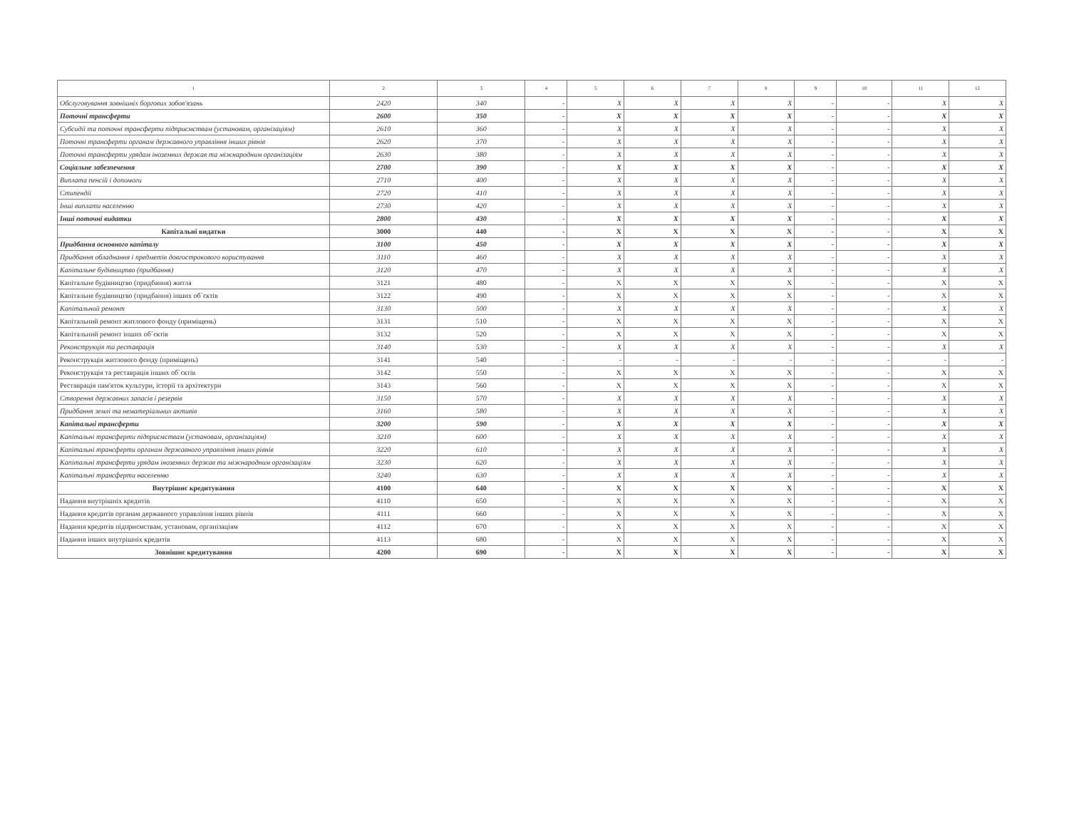| 1 | 2 | 3 | 4 | 5 | 6 | 7 | 8 | 9 | 10 | 11 | 12 |
| --- | --- | --- | --- | --- | --- | --- | --- | --- | --- | --- | --- |
| Обслуговування зовнішніх боргових зобов'язань | 2420 | 340 | - | X | X | X | X | - | - | X | X |
| Поточні трансферти | 2600 | 350 | - | X | X | X | X | - | - | X | X |
| Субсидії та поточні трансферти підприємствам (установам, організаціям) | 2610 | 360 | - | X | X | X | X | - | - | X | X |
| Поточні трансферти органам державного управління інших рівнів | 2620 | 370 | - | X | X | X | X | - | - | X | X |
| Поточні трансферти урядам іноземних держав та міжнародним організаціям | 2630 | 380 | - | X | X | X | X | - | - | X | X |
| Соціальне забезпечення | 2700 | 390 | - | X | X | X | X | - | - | X | X |
| Виплата пенсій і допомоги | 2710 | 400 | - | X | X | X | X | - | - | X | X |
| Стипендії | 2720 | 410 | - | X | X | X | X | - | - | X | X |
| Інші виплати населенню | 2730 | 420 | - | X | X | X | X | - | - | X | X |
| Інші поточні видатки | 2800 | 430 | - | X | X | X | X | - | - | X | X |
| Капітальні видатки | 3000 | 440 | - | X | X | X | X | - | - | X | X |
| Придбання основного капіталу | 3100 | 450 | - | X | X | X | X | - | - | X | X |
| Придбання обладнання і предметів довгострокового користування | 3110 | 460 | - | X | X | X | X | - | - | X | X |
| Капітальне будівництво (придбання) | 3120 | 470 | - | X | X | X | X | - | - | X | X |
| Капітальне будівництво (придбання) житла | 3121 | 480 | - | X | X | X | X | - | - | X | X |
| Капітальне будівництво (придбання) інших об`єктів | 3122 | 490 | - | X | X | X | X | - | - | X | X |
| Капітальний ремонт | 3130 | 500 | - | X | X | X | X | - | - | X | X |
| Капітальний ремонт житлового фонду (приміщень) | 3131 | 510 | - | X | X | X | X | - | - | X | X |
| Капітальний ремонт інших об`єктів | 3132 | 520 | - | X | X | X | X | - | - | X | X |
| Реконструкція та реставрація | 3140 | 530 | - | X | X | X | X | - | - | X | X |
| Реконструкція житлового фонду (приміщень) | 3141 | 540 | - | - | - | - | - | - | - | - | - |
| Реконструкція та реставрація інших об`єктів | 3142 | 550 | - | X | X | X | X | - | - | X | X |
| Реставрація пам'яток культури, історії та архітектури | 3143 | 560 | - | X | X | X | X | - | - | X | X |
| Створення державних запасів і резервів | 3150 | 570 | - | X | X | X | X | - | - | X | X |
| Придбання землі та нематеріальних активів | 3160 | 580 | - | X | X | X | X | - | - | X | X |
| Капітальні трансферти | 3200 | 590 | - | X | X | X | X | - | - | X | X |
| Капітальні трансферти підприємствам (установам, організаціям) | 3210 | 600 | - | X | X | X | X | - | - | X | X |
| Капітальні трансферти органам державного управління інших рівнів | 3220 | 610 | - | X | X | X | X | - | - | X | X |
| Капітальні трансферти урядам іноземних держав та міжнародним організаціям | 3230 | 620 | - | X | X | X | X | - | - | X | X |
| Капітальні трансферти населенню | 3240 | 630 | - | X | X | X | X | - | - | X | X |
| Внутрішнє кредитування | 4100 | 640 | - | X | X | X | X | - | - | X | X |
| Надання внутрішніх кредитів | 4110 | 650 | - | X | X | X | X | - | - | X | X |
| Надання кредитів органам державного управління інших рівнів | 4111 | 660 | - | X | X | X | X | - | - | X | X |
| Надання кредитів підприємствам, установам, організаціям | 4112 | 670 | - | X | X | X | X | - | - | X | X |
| Надання інших внутрішніх кредитів | 4113 | 680 | - | X | X | X | X | - | - | X | X |
| Зовнішнє кредитування | 4200 | 690 | - | X | X | X | X | - | - | X | X |